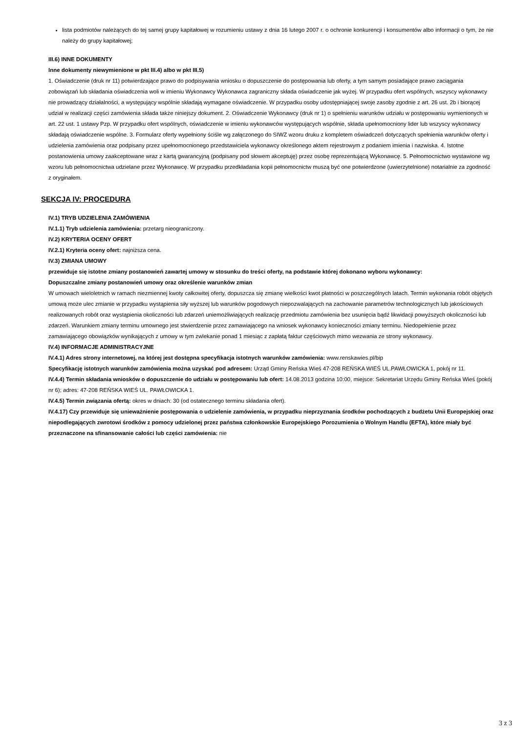lista podmiotów należących do tej samej grupy kapitałowej w rozumieniu ustawy z dnia 16 lutego 2007 r. o ochronie konkurencji i konsumentów albo informacji o tym, że nie należy do grupy kapitałowej;
III.6) INNE DOKUMENTY
Inne dokumenty niewymienione w pkt III.4) albo w pkt III.5)
1. Oświadczenie (druk nr 11) potwierdzające prawo do podpisywania wniosku o dopuszczenie do postępowania lub oferty, a tym samym posiadające prawo zaciągania zobowiązań lub składania oświadczenia woli w imieniu Wykonawcy Wykonawca zagraniczny składa oświadczenie jak wyżej. W przypadku ofert wspólnych, wszyscy wykonawcy nie prowadzący działalności, a występujący wspólnie składają wymagane oświadczenie. W przypadku osoby udostępniającej swoje zasoby zgodnie z art. 26 ust. 2b i biorącej udział w realizacji części zamówienia składa także niniejszy dokument. 2. Oświadczenie Wykonawcy (druk nr 1) o spełnieniu warunków udziału w postępowaniu wymienionych w art. 22 ust. 1 ustawy Pzp. W przypadku ofert wspólnych, oświadczenie w imieniu wykonawców występujących wspólnie, składa upełnomocniony lider lub wszyscy wykonawcy składają oświadczenie wspólne. 3. Formularz oferty wypełniony ściśle wg załączonego do SIWZ wzoru druku z kompletem oświadczeń dotyczących spełnienia warunków oferty i udzielenia zamówienia oraz podpisany przez upełnomocnionego przedstawiciela wykonawcy określonego aktem rejestrowym z podaniem imienia i nazwiska. 4. Istotne postanowienia umowy zaakceptowane wraz z kartą gwarancyjną (podpisany pod słowem akceptuję) przez osobę reprezentującą Wykonawcę. 5. Pełnomocnictwo wystawione wg wzoru lub pełnomocnictwa udzielane przez Wykonawcę. W przypadku przedkładania kopii pełnomocnictw muszą być one potwierdzone (uwierzytelnione) notarialnie za zgodność z oryginałem.
SEKCJA IV: PROCEDURA
IV.1) TRYB UDZIELENIA ZAMÓWIENIA
IV.1.1) Tryb udzielenia zamówienia: przetarg nieograniczony.
IV.2) KRYTERIA OCENY OFERT
IV.2.1) Kryteria oceny ofert: najniższa cena.
IV.3) ZMIANA UMOWY
przewiduje się istotne zmiany postanowień zawartej umowy w stosunku do treści oferty, na podstawie której dokonano wyboru wykonawcy:
Dopuszczalne zmiany postanowień umowy oraz określenie warunków zmian
W umowach wieloletnich w ramach niezmiennej kwoty całkowitej oferty, dopuszcza się zmianę wielkości kwot płatności w poszczególnych latach. Termin wykonania robót objętych umową może ulec zmianie w przypadku wystąpienia siły wyższej lub warunków pogodowych niepozwalających na zachowanie parametrów technologicznych lub jakościowych realizowanych robót oraz wystąpienia okoliczności lub zdarzeń uniemożliwiających realizację przedmiotu zamówienia bez usunięcia bądź likwidacji powyższych okoliczności lub zdarzeń. Warunkiem zmiany terminu umownego jest stwierdzenie przez zamawiającego na wniosek wykonawcy konieczności zmiany terminu. Niedopełnienie przez zamawiającego obowiązków wynikających z umowy w tym zwlekanie ponad 1 miesiąc z zapłatą faktur częściowych mimo wezwania ze strony wykonawcy.
IV.4) INFORMACJE ADMINISTRACYJNE
IV.4.1) Adres strony internetowej, na której jest dostępna specyfikacja istotnych warunków zamówienia: www.renskawies.pl/bip
Specyfikację istotnych warunków zamówienia można uzyskać pod adresem: Urząd Gminy Reńska Wieś 47-208 REŃSKA WIEŚ UL.PAWŁOWICKA 1, pokój nr 11.
IV.4.4) Termin składania wniosków o dopuszczenie do udziału w postępowaniu lub ofert: 14.08.2013 godzina 10:00, miejsce: Sekretariat Urzędu Gminy Reńska Wieś (pokój nr 6); adres: 47-208 REŃSKA WIEŚ UL. PAWŁOWICKA 1.
IV.4.5) Termin związania ofertą: okres w dniach: 30 (od ostatecznego terminu składania ofert).
IV.4.17) Czy przewiduje się unieważnienie postępowania o udzielenie zamówienia, w przypadku nieprzyznania środków pochodzących z budżetu Unii Europejskiej oraz niepodlegających zwrotowi środków z pomocy udzielonej przez państwa członkowskie Europejskiego Porozumienia o Wolnym Handlu (EFTA), które miały być przeznaczone na sfinansowanie całości lub części zamówienia: nie
3 z 3